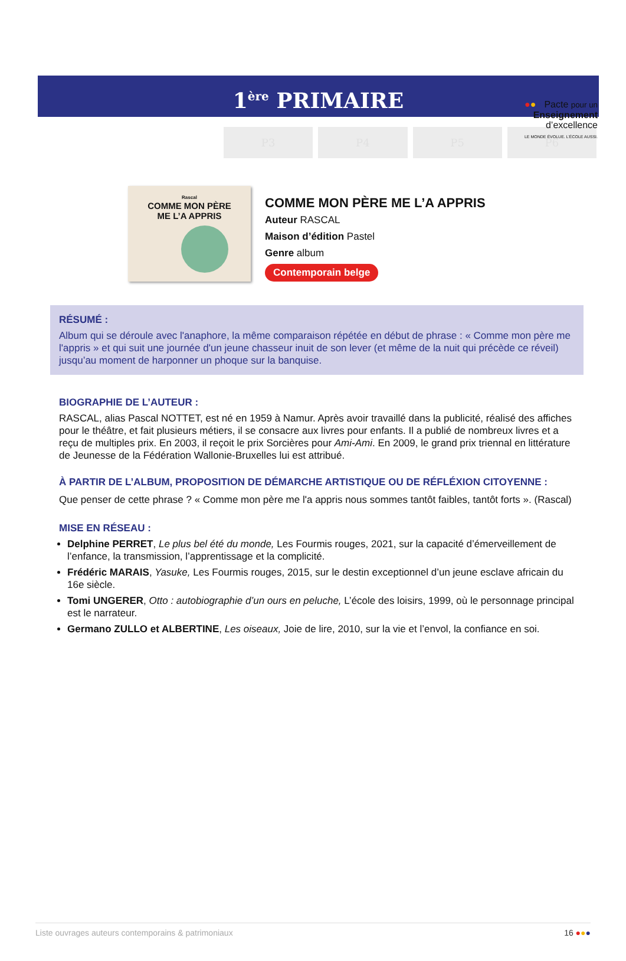●●● Pacte pour un
Enseignement
d’excellence
LE MONDE ÉVOLUE. L’ÉCOLE AUSSI.
1<sup>ère</sup> PRIMAIRE
P3 P4 P5 P6
Rascal
COMME MON PÈRE
ME L’A APPRIS
COMME MON PÈRE ME L’A APPRIS
Auteur RASCAL
Maison d’édition Pastel
Genre album
Contemporain belge
RÉSUMÉ :
Album qui se déroule avec l'anaphore, la même comparaison répétée en début de phrase : « Comme mon père me l'appris » et qui suit une journée d'un jeune chasseur inuit de son lever (et même de la nuit qui précède ce réveil) jusqu’au moment de harponner un phoque sur la banquise.
BIOGRAPHIE DE L’AUTEUR :
RASCAL, alias Pascal NOTTET, est né en 1959 à Namur. Après avoir travaillé dans la publicité, réalisé des affiches pour le théâtre, et fait plusieurs métiers, il se consacre aux livres pour enfants. Il a publié de nombreux livres et a reçu de multiples prix. En 2003, il reçoit le prix Sorcières pour Ami-Ami. En 2009, le grand prix triennal en littérature de Jeunesse de la Fédération Wallonie-Bruxelles lui est attribué.
À PARTIR DE L’ALBUM, PROPOSITION DE DÉMARCHE ARTISTIQUE OU DE RÉFLÉXION CITOYENNE :
Que penser de cette phrase ? « Comme mon père me l'a appris nous sommes tantôt faibles, tantôt forts ». (Rascal)
MISE EN RÉSEAU :
Delphine PERRET, Le plus bel été du monde, Les Fourmis rouges, 2021, sur la capacité d’émerveillement de l’enfance, la transmission, l’apprentissage et la complicité.
Frédéric MARAIS, Yasuke, Les Fourmis rouges, 2015, sur le destin exceptionnel d’un jeune esclave africain du 16e siècle.
Tomi UNGERER, Otto : autobiographie d’un ours en peluche, L’école des loisirs, 1999, où le personnage principal est le narrateur.
Germano ZULLO et ALBERTINE, Les oiseaux, Joie de lire, 2010, sur la vie et l’envol, la confiance en soi.
Liste ouvrages auteurs contemporains & patrimoniaux 16 ●●●